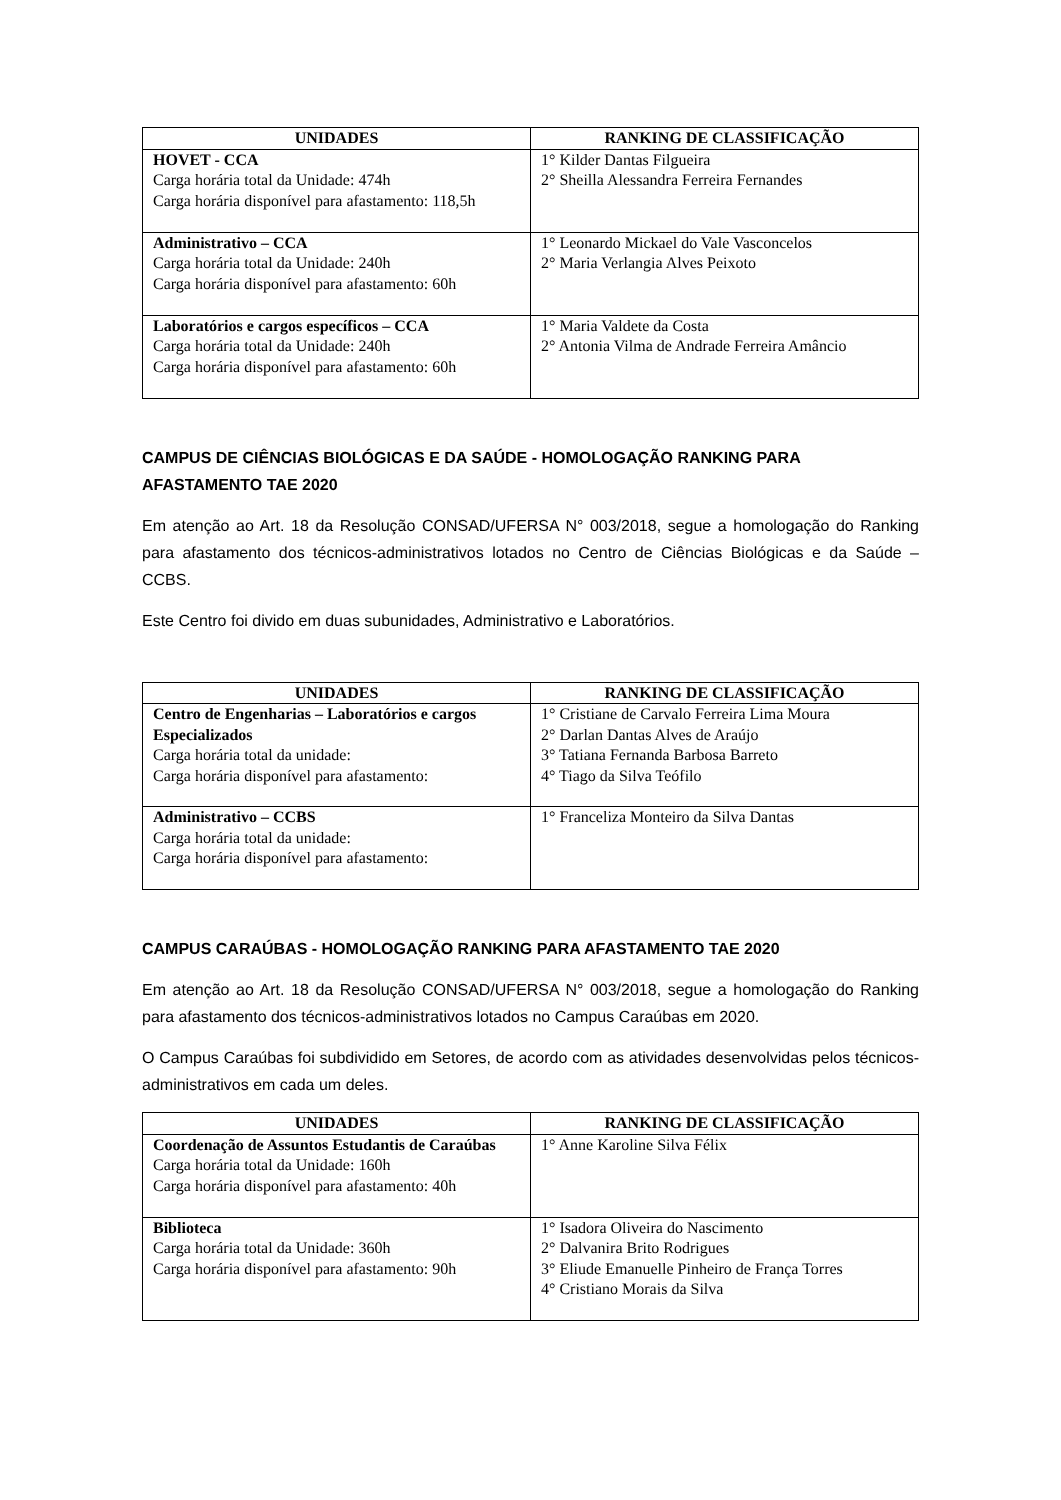| UNIDADES | RANKING DE CLASSIFICAÇÃO |
| --- | --- |
| HOVET - CCA Carga horária total da Unidade: 474h Carga horária disponível para afastamento: 118,5h | 1° Kilder Dantas Filgueira 2° Sheilla Alessandra Ferreira Fernandes |
| Administrativo – CCA Carga horária total da Unidade: 240h Carga horária disponível para afastamento: 60h | 1° Leonardo Mickael do Vale Vasconcelos 2° Maria Verlangia Alves Peixoto |
| Laboratórios e cargos específicos – CCA Carga horária total da Unidade: 240h Carga horária disponível para afastamento: 60h | 1° Maria Valdete da Costa 2° Antonia Vilma de Andrade Ferreira Amâncio |
CAMPUS DE CIÊNCIAS BIOLÓGICAS E DA SAÚDE - HOMOLOGAÇÃO RANKING PARA AFASTAMENTO TAE 2020
Em atenção ao Art. 18 da Resolução CONSAD/UFERSA N° 003/2018, segue a homologação do Ranking para afastamento dos técnicos-administrativos lotados no Centro de Ciências Biológicas e da Saúde – CCBS.
Este Centro foi divido em duas subunidades, Administrativo e Laboratórios.
| UNIDADES | RANKING DE CLASSIFICAÇÃO |
| --- | --- |
| Centro de Engenharias – Laboratórios e cargos Especializados Carga horária total da unidade: Carga horária disponível para afastamento: | 1° Cristiane de Carvalo Ferreira Lima Moura 2° Darlan Dantas Alves de Araújo 3° Tatiana Fernanda Barbosa Barreto 4° Tiago da Silva Teófilo |
| Administrativo – CCBS Carga horária total da unidade: Carga horária disponível para afastamento: | 1° Franceliza Monteiro da Silva Dantas |
CAMPUS CARAÚBAS - HOMOLOGAÇÃO RANKING PARA AFASTAMENTO TAE 2020
Em atenção ao Art. 18 da Resolução CONSAD/UFERSA N° 003/2018, segue a homologação do Ranking para afastamento dos técnicos-administrativos lotados no Campus Caraúbas em 2020.
O Campus Caraúbas foi subdividido em Setores, de acordo com as atividades desenvolvidas pelos técnicos-administrativos em cada um deles.
| UNIDADES | RANKING DE CLASSIFICAÇÃO |
| --- | --- |
| Coordenação de Assuntos Estudantis de Caraúbas Carga horária total da Unidade: 160h Carga horária disponível para afastamento: 40h | 1° Anne Karoline Silva Félix |
| Biblioteca Carga horária total da Unidade: 360h Carga horária disponível para afastamento: 90h | 1° Isadora Oliveira do Nascimento 2° Dalvanira Brito Rodrigues 3° Eliude Emanuelle Pinheiro de França Torres 4° Cristiano Morais da Silva |